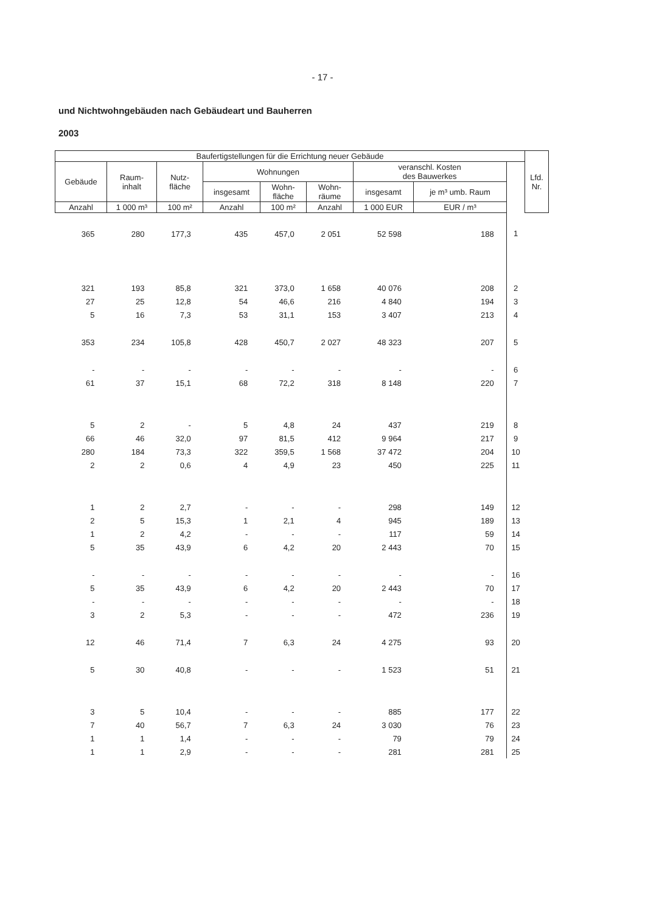- 17 -
und Nichtwohngebäuden nach Gebäudeart und Bauherren
2003
| Baufertigstellungen für die Errichtung neuer Gebäude | | | | | | | | | Lfd. Nr. |
| --- | --- | --- | --- | --- | --- | --- | --- | --- | --- |
| Gebäude | Raum- inhalt | Nutz- fläche | Wohnungen | | | veranschl. Kosten des Bauwerkes | | | |
| | | | insgesamt | Wohn- fläche | Wohn- räume | insgesamt | je m³ umb. Raum | | |
| Anzahl | 1 000 m³ | 100 m² | Anzahl | 100 m² | Anzahl | 1 000 EUR | EUR / m³ | | |
| 365 | 280 | 177,3 | 435 | 457,0 | 2 051 | 52 598 | 188 | 1 | |
| 321 | 193 | 85,8 | 321 | 373,0 | 1 658 | 40 076 | 208 | 2 | |
| 27 | 25 | 12,8 | 54 | 46,6 | 216 | 4 840 | 194 | 3 | |
| 5 | 16 | 7,3 | 53 | 31,1 | 153 | 3 407 | 213 | 4 | |
| 353 | 234 | 105,8 | 428 | 450,7 | 2 027 | 48 323 | 207 | 5 | |
| - | - | - | - | - | - | - | - | 6 | |
| 61 | 37 | 15,1 | 68 | 72,2 | 318 | 8 148 | 220 | 7 | |
| 5 | 2 | - | 5 | 4,8 | 24 | 437 | 219 | 8 | |
| 66 | 46 | 32,0 | 97 | 81,5 | 412 | 9 964 | 217 | 9 | |
| 280 | 184 | 73,3 | 322 | 359,5 | 1 568 | 37 472 | 204 | 10 | |
| 2 | 2 | 0,6 | 4 | 4,9 | 23 | 450 | 225 | 11 | |
| 1 | 2 | 2,7 | - | - | - | 298 | 149 | 12 | |
| 2 | 5 | 15,3 | 1 | 2,1 | 4 | 945 | 189 | 13 | |
| 1 | 2 | 4,2 | - | - | - | 117 | 59 | 14 | |
| 5 | 35 | 43,9 | 6 | 4,2 | 20 | 2 443 | 70 | 15 | |
| - | - | - | - | - | - | - | - | 16 | |
| 5 | 35 | 43,9 | 6 | 4,2 | 20 | 2 443 | 70 | 17 | |
| - | - | - | - | - | - | - | - | 18 | |
| 3 | 2 | 5,3 | - | - | - | 472 | 236 | 19 | |
| 12 | 46 | 71,4 | 7 | 6,3 | 24 | 4 275 | 93 | 20 | |
| 5 | 30 | 40,8 | - | - | - | 1 523 | 51 | 21 | |
| 3 | 5 | 10,4 | - | - | - | 885 | 177 | 22 | |
| 7 | 40 | 56,7 | 7 | 6,3 | 24 | 3 030 | 76 | 23 | |
| 1 | 1 | 1,4 | - | - | - | 79 | 79 | 24 | |
| 1 | 1 | 2,9 | - | - | - | 281 | 281 | 25 | |